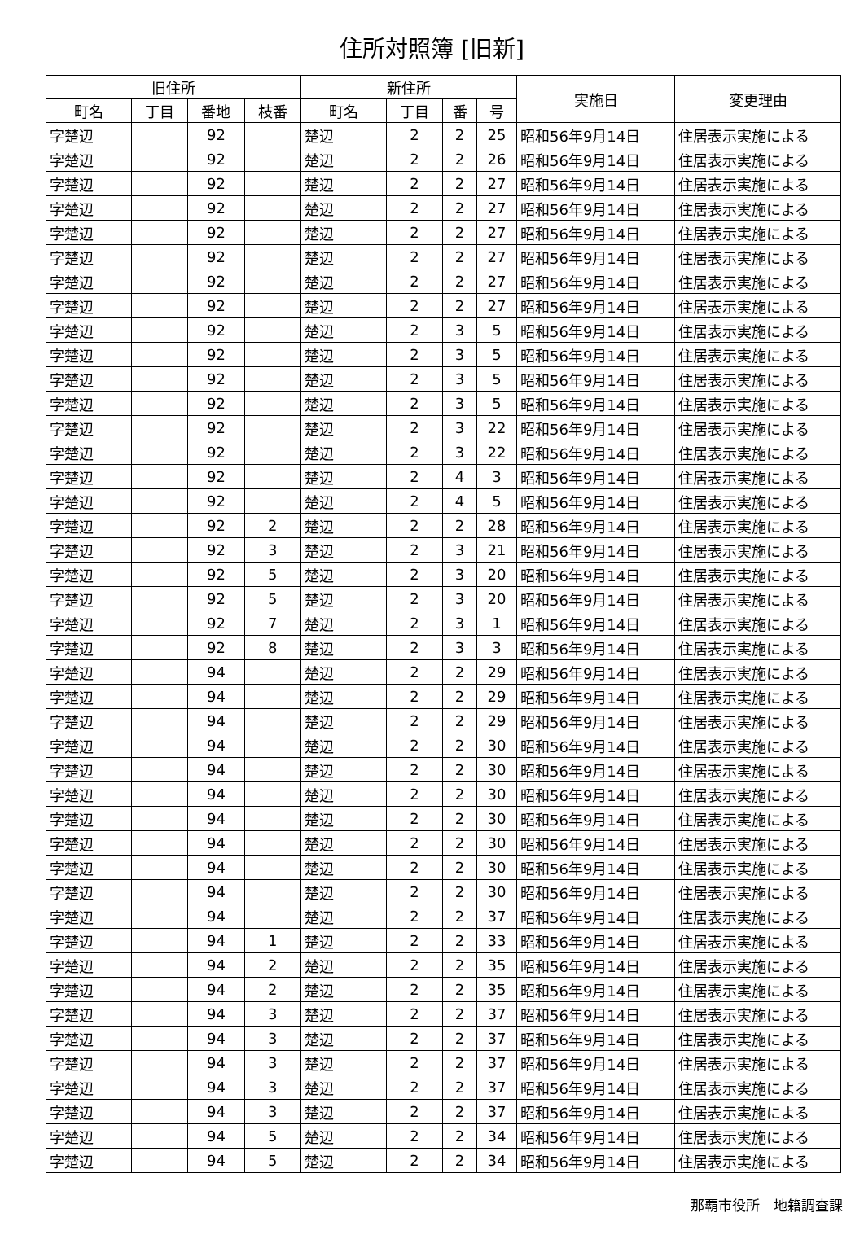住所対照簿 [旧新]
| 旧住所 | | | | 新住所 | | | | 実施日 | 変更理由 |
| --- | --- | --- | --- | --- | --- | --- | --- | --- | --- |
| 町名 | 丁目 | 番地 | 枝番 | 町名 | 丁目 | 番 | 号 | | |
| 字楚辺 | | 92 | | 楚辺 | 2 | 2 | 25 | 昭和56年9月14日 | 住居表示実施による |
| 字楚辺 | | 92 | | 楚辺 | 2 | 2 | 26 | 昭和56年9月14日 | 住居表示実施による |
| 字楚辺 | | 92 | | 楚辺 | 2 | 2 | 27 | 昭和56年9月14日 | 住居表示実施による |
| 字楚辺 | | 92 | | 楚辺 | 2 | 2 | 27 | 昭和56年9月14日 | 住居表示実施による |
| 字楚辺 | | 92 | | 楚辺 | 2 | 2 | 27 | 昭和56年9月14日 | 住居表示実施による |
| 字楚辺 | | 92 | | 楚辺 | 2 | 2 | 27 | 昭和56年9月14日 | 住居表示実施による |
| 字楚辺 | | 92 | | 楚辺 | 2 | 2 | 27 | 昭和56年9月14日 | 住居表示実施による |
| 字楚辺 | | 92 | | 楚辺 | 2 | 2 | 27 | 昭和56年9月14日 | 住居表示実施による |
| 字楚辺 | | 92 | | 楚辺 | 2 | 3 | 5 | 昭和56年9月14日 | 住居表示実施による |
| 字楚辺 | | 92 | | 楚辺 | 2 | 3 | 5 | 昭和56年9月14日 | 住居表示実施による |
| 字楚辺 | | 92 | | 楚辺 | 2 | 3 | 5 | 昭和56年9月14日 | 住居表示実施による |
| 字楚辺 | | 92 | | 楚辺 | 2 | 3 | 5 | 昭和56年9月14日 | 住居表示実施による |
| 字楚辺 | | 92 | | 楚辺 | 2 | 3 | 22 | 昭和56年9月14日 | 住居表示実施による |
| 字楚辺 | | 92 | | 楚辺 | 2 | 3 | 22 | 昭和56年9月14日 | 住居表示実施による |
| 字楚辺 | | 92 | | 楚辺 | 2 | 4 | 3 | 昭和56年9月14日 | 住居表示実施による |
| 字楚辺 | | 92 | | 楚辺 | 2 | 4 | 5 | 昭和56年9月14日 | 住居表示実施による |
| 字楚辺 | | 92 | 2 | 楚辺 | 2 | 2 | 28 | 昭和56年9月14日 | 住居表示実施による |
| 字楚辺 | | 92 | 3 | 楚辺 | 2 | 3 | 21 | 昭和56年9月14日 | 住居表示実施による |
| 字楚辺 | | 92 | 5 | 楚辺 | 2 | 3 | 20 | 昭和56年9月14日 | 住居表示実施による |
| 字楚辺 | | 92 | 5 | 楚辺 | 2 | 3 | 20 | 昭和56年9月14日 | 住居表示実施による |
| 字楚辺 | | 92 | 7 | 楚辺 | 2 | 3 | 1 | 昭和56年9月14日 | 住居表示実施による |
| 字楚辺 | | 92 | 8 | 楚辺 | 2 | 3 | 3 | 昭和56年9月14日 | 住居表示実施による |
| 字楚辺 | | 94 | | 楚辺 | 2 | 2 | 29 | 昭和56年9月14日 | 住居表示実施による |
| 字楚辺 | | 94 | | 楚辺 | 2 | 2 | 29 | 昭和56年9月14日 | 住居表示実施による |
| 字楚辺 | | 94 | | 楚辺 | 2 | 2 | 29 | 昭和56年9月14日 | 住居表示実施による |
| 字楚辺 | | 94 | | 楚辺 | 2 | 2 | 30 | 昭和56年9月14日 | 住居表示実施による |
| 字楚辺 | | 94 | | 楚辺 | 2 | 2 | 30 | 昭和56年9月14日 | 住居表示実施による |
| 字楚辺 | | 94 | | 楚辺 | 2 | 2 | 30 | 昭和56年9月14日 | 住居表示実施による |
| 字楚辺 | | 94 | | 楚辺 | 2 | 2 | 30 | 昭和56年9月14日 | 住居表示実施による |
| 字楚辺 | | 94 | | 楚辺 | 2 | 2 | 30 | 昭和56年9月14日 | 住居表示実施による |
| 字楚辺 | | 94 | | 楚辺 | 2 | 2 | 30 | 昭和56年9月14日 | 住居表示実施による |
| 字楚辺 | | 94 | | 楚辺 | 2 | 2 | 30 | 昭和56年9月14日 | 住居表示実施による |
| 字楚辺 | | 94 | | 楚辺 | 2 | 2 | 37 | 昭和56年9月14日 | 住居表示実施による |
| 字楚辺 | | 94 | 1 | 楚辺 | 2 | 2 | 33 | 昭和56年9月14日 | 住居表示実施による |
| 字楚辺 | | 94 | 2 | 楚辺 | 2 | 2 | 35 | 昭和56年9月14日 | 住居表示実施による |
| 字楚辺 | | 94 | 2 | 楚辺 | 2 | 2 | 35 | 昭和56年9月14日 | 住居表示実施による |
| 字楚辺 | | 94 | 3 | 楚辺 | 2 | 2 | 37 | 昭和56年9月14日 | 住居表示実施による |
| 字楚辺 | | 94 | 3 | 楚辺 | 2 | 2 | 37 | 昭和56年9月14日 | 住居表示実施による |
| 字楚辺 | | 94 | 3 | 楚辺 | 2 | 2 | 37 | 昭和56年9月14日 | 住居表示実施による |
| 字楚辺 | | 94 | 3 | 楚辺 | 2 | 2 | 37 | 昭和56年9月14日 | 住居表示実施による |
| 字楚辺 | | 94 | 3 | 楚辺 | 2 | 2 | 37 | 昭和56年9月14日 | 住居表示実施による |
| 字楚辺 | | 94 | 5 | 楚辺 | 2 | 2 | 34 | 昭和56年9月14日 | 住居表示実施による |
| 字楚辺 | | 94 | 5 | 楚辺 | 2 | 2 | 34 | 昭和56年9月14日 | 住居表示実施による |
那覇市役所　地籍調査課